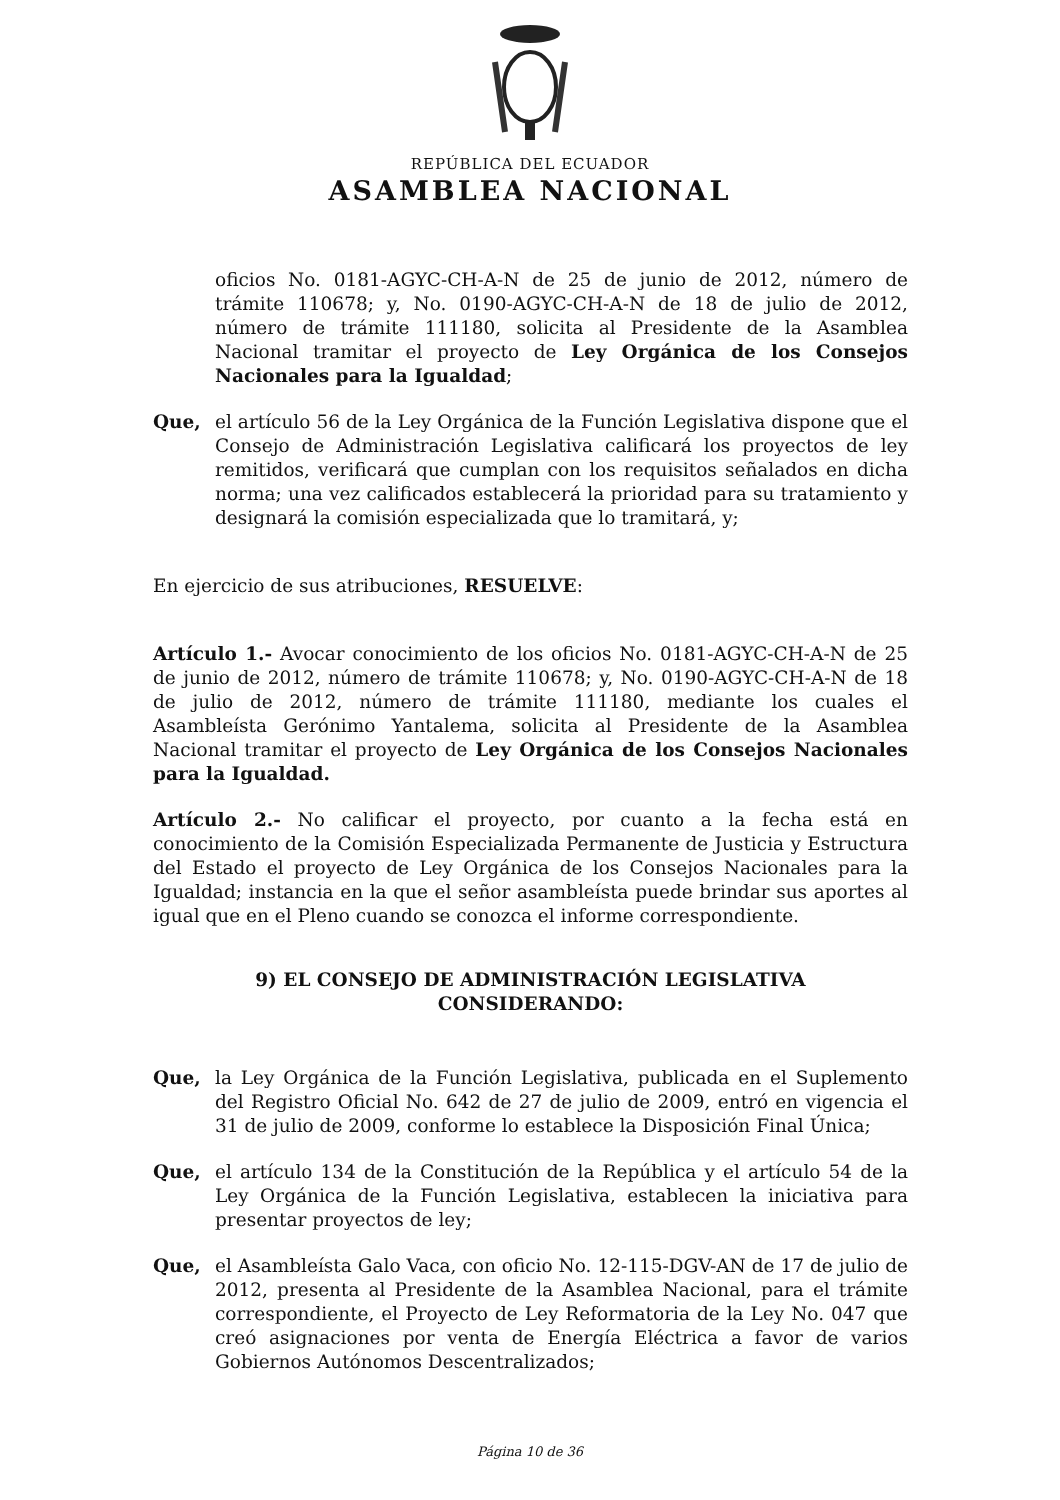REPÚBLICA DEL ECUADOR
ASAMBLEA NACIONAL
oficios No. 0181-AGYC-CH-A-N de 25 de junio de 2012, número de trámite 110678; y, No. 0190-AGYC-CH-A-N de 18 de julio de 2012, número de trámite 111180, solicita al Presidente de la Asamblea Nacional tramitar el proyecto de Ley Orgánica de los Consejos Nacionales para la Igualdad;
Que, el artículo 56 de la Ley Orgánica de la Función Legislativa dispone que el Consejo de Administración Legislativa calificará los proyectos de ley remitidos, verificará que cumplan con los requisitos señalados en dicha norma; una vez calificados establecerá la prioridad para su tratamiento y designará la comisión especializada que lo tramitará, y;
En ejercicio de sus atribuciones, RESUELVE:
Artículo 1.- Avocar conocimiento de los oficios No. 0181-AGYC-CH-A-N de 25 de junio de 2012, número de trámite 110678; y, No. 0190-AGYC-CH-A-N de 18 de julio de 2012, número de trámite 111180, mediante los cuales el Asambleísta Gerónimo Yantalema, solicita al Presidente de la Asamblea Nacional tramitar el proyecto de Ley Orgánica de los Consejos Nacionales para la Igualdad.
Artículo 2.- No calificar el proyecto, por cuanto a la fecha está en conocimiento de la Comisión Especializada Permanente de Justicia y Estructura del Estado el proyecto de Ley Orgánica de los Consejos Nacionales para la Igualdad; instancia en la que el señor asambleísta puede brindar sus aportes al igual que en el Pleno cuando se conozca el informe correspondiente.
9) EL CONSEJO DE ADMINISTRACIÓN LEGISLATIVA
CONSIDERANDO:
Que, la Ley Orgánica de la Función Legislativa, publicada en el Suplemento del Registro Oficial No. 642 de 27 de julio de 2009, entró en vigencia el 31 de julio de 2009, conforme lo establece la Disposición Final Única;
Que, el artículo 134 de la Constitución de la República y el artículo 54 de la Ley Orgánica de la Función Legislativa, establecen la iniciativa para presentar proyectos de ley;
Que, el Asambleísta Galo Vaca, con oficio No. 12-115-DGV-AN de 17 de julio de 2012, presenta al Presidente de la Asamblea Nacional, para el trámite correspondiente, el Proyecto de Ley Reformatoria de la Ley No. 047 que creó asignaciones por venta de Energía Eléctrica a favor de varios Gobiernos Autónomos Descentralizados;
Página 10 de 36